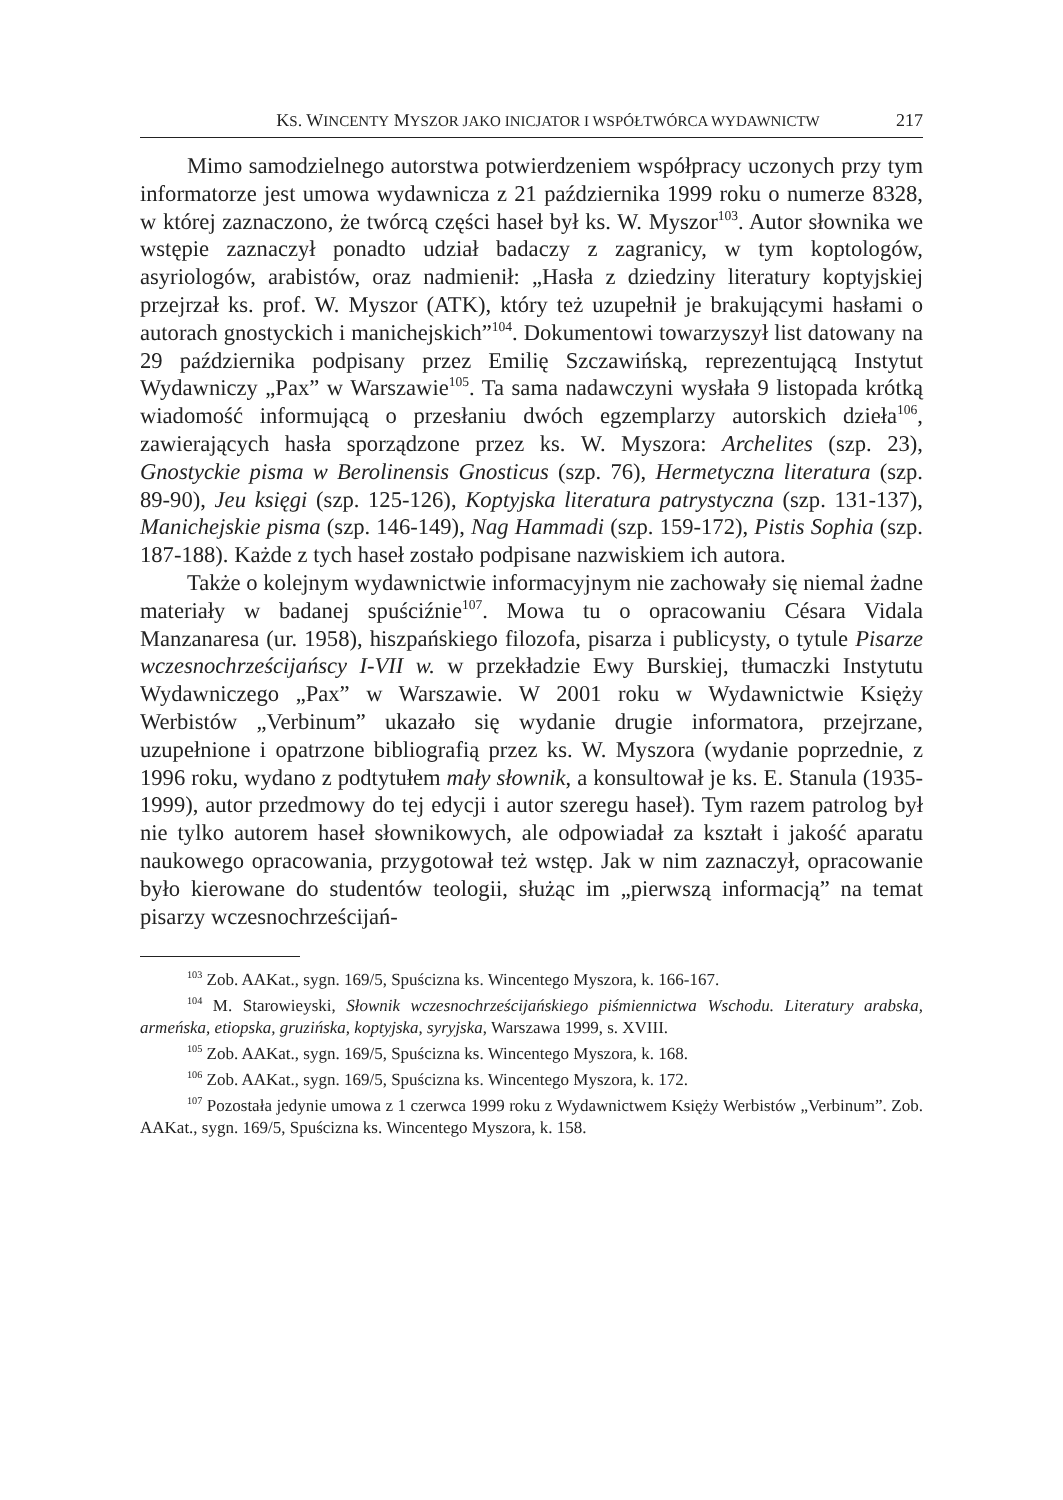KS. WINCENTY MYSZOR JAKO INICJATOR I WSPÓŁTWÓRCA WYDAWNICTW 217
Mimo samodzielnego autorstwa potwierdzeniem współpracy uczonych przy tym informatorze jest umowa wydawnicza z 21 października 1999 roku o numerze 8328, w której zaznaczono, że twórcą części haseł był ks. W. Myszor<sup>103</sup>. Autor słownika we wstępie zaznaczył ponadto udział badaczy z zagranicy, w tym koptologów, asyriologów, arabistów, oraz nadmienił: „Hasła z dziedziny literatury koptyjskiej przejrzał ks. prof. W. Myszor (ATK), który też uzupełnił je brakującymi hasłami o autorach gnostyckich i manichejskich”<sup>104</sup>. Dokumentowi towarzyszył list datowany na 29 października podpisany przez Emilię Szczawińską, reprezentującą Instytut Wydawniczy „Pax” w Warszawie<sup>105</sup>. Ta sama nadawczyni wysłała 9 listopada krótką wiadomość informującą o przesłaniu dwóch egzemplarzy autorskich dzieła<sup>106</sup>, zawierających hasła sporządzone przez ks. W. Myszora: Archelites (szp. 23), Gnostyckie pisma w Berolinensis Gnosticus (szp. 76), Hermetyczna literatura (szp. 89-90), Jeu księgi (szp. 125-126), Koptyjska literatura patrystyczna (szp. 131-137), Manichejskie pisma (szp. 146-149), Nag Hammadi (szp. 159-172), Pistis Sophia (szp. 187-188). Każde z tych haseł zostało podpisane nazwiskiem ich autora.
Także o kolejnym wydawnictwie informacyjnym nie zachowały się niemal żadne materiały w badanej spuściźnie<sup>107</sup>. Mowa tu o opracowaniu Césara Vidala Manzanaresa (ur. 1958), hiszpańskiego filozofa, pisarza i publicysty, o tytule Pisarze wczesnochrześcijańscy I-VII w. w przekładzie Ewy Burskiej, tłumaczki Instytutu Wydawniczego „Pax” w Warszawie. W 2001 roku w Wydawnictwie Księży Werbistów „Verbinum” ukazało się wydanie drugie informatora, przejrzane, uzupełnione i opatrzone bibliografią przez ks. W. Myszora (wydanie poprzednie, z 1996 roku, wydano z podtytułem mały słownik, a konsultował je ks. E. Stanula (1935-1999), autor przedmowy do tej edycji i autor szeregu haseł). Tym razem patrolog był nie tylko autorem haseł słownikowych, ale odpowiadał za kształt i jakość aparatu naukowego opracowania, przygotował też wstęp. Jak w nim zaznaczył, opracowanie było kierowane do studentów teologii, służąc im „pierwszą informacją” na temat pisarzy wczesnochrześcijań-
<sup>103</sup> Zob. AAKat., sygn. 169/5, Spuścizna ks. Wincentego Myszora, k. 166-167.
<sup>104</sup> M. Starowieyski, Słownik wczesnochrześcijańskiego piśmiennictwa Wschodu. Literatury arabska, armeńska, etiopska, gruzińska, koptyjska, syryjska, Warszawa 1999, s. XVIII.
<sup>105</sup> Zob. AAKat., sygn. 169/5, Spuścizna ks. Wincentego Myszora, k. 168.
<sup>106</sup> Zob. AAKat., sygn. 169/5, Spuścizna ks. Wincentego Myszora, k. 172.
<sup>107</sup> Pozostała jedynie umowa z 1 czerwca 1999 roku z Wydawnictwem Księży Werbistów „Verbinum”. Zob. AAKat., sygn. 169/5, Spuścizna ks. Wincentego Myszora, k. 158.